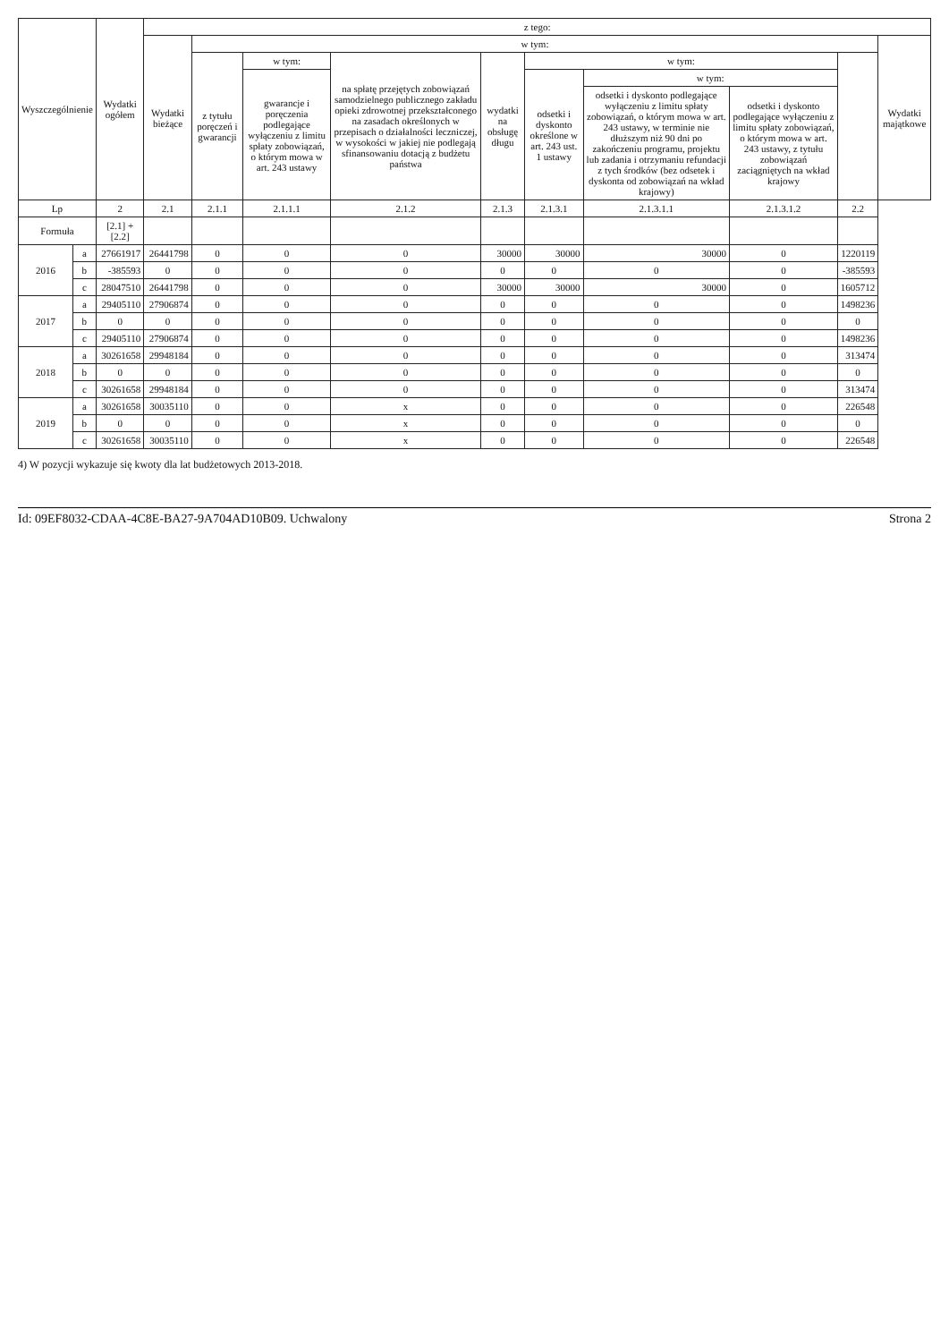| Wyszczególnienie | | Wydatki ogółem | z tego: | | | | | | | | | |
| --- | --- | --- | --- | --- | --- | --- | --- | --- | --- | --- | --- | --- |
| | | | Wydatki bieżące | w tym: | | | | | | | | Wydatki majątkowe |
| | | | | z tytułu poręczeń i gwarancji | w tym: | na spłatę przejętych zobowiązań samodzielnego publicznego zakładu opieki zdrowotnej przekształconego na zasadach określonych w przepisach o działalności leczniczej, w wysokości w jakiej nie podlegają sfinansowaniu dotacją z budżetu państwa | wydatki na obsługę długu | w tym: | | | | |
| | | | | | gwarancje i poręczenia podlegające wyłączeniu z limitu spłaty zobowiązań, o którym mowa w art. 243 ustawy | | | odsetki i dyskonto określone w art. 243 ust. 1 ustawy | w tym: | | | |
| | | | | | | | | | odsetki i dyskonto podlegające wyłączeniu z limitu spłaty zobowiązań, o którym mowa w art. 243 ustawy, w terminie nie dłuższym niż 90 dni po zakończeniu programu, projektu lub zadania i otrzymaniu refundacji z tych środków (bez odsetek i dyskonta od zobowiązań na wkład krajowy) | odsetki i dyskonto podlegające wyłączeniu z limitu spłaty zobowiązań, o którym mowa w art. 243 ustawy, z tytułu zobowiązań zaciągniętych na wkład krajowy | | |
| Lp | | 2 | 2.1 | 2.1.1 | 2.1.1.1 | 2.1.2 | 2.1.3 | 2.1.3.1 | 2.1.3.1.1 | 2.1.3.1.2 | 2.2 | |
| Formuła | | [2.1] + [2.2] | | | | | | | | | | |
| 2016 | a | 27661917 | 26441798 | 0 | 0 | 0 | 30000 | 30000 | 30000 | 0 | 1220119 | |
| | b | -385593 | 0 | 0 | 0 | 0 | 0 | 0 | 0 | 0 | -385593 | |
| | c | 28047510 | 26441798 | 0 | 0 | 0 | 30000 | 30000 | 30000 | 0 | 1605712 | |
| 2017 | a | 29405110 | 27906874 | 0 | 0 | 0 | 0 | 0 | 0 | 0 | 1498236 | |
| | b | 0 | 0 | 0 | 0 | 0 | 0 | 0 | 0 | 0 | 0 | |
| | c | 29405110 | 27906874 | 0 | 0 | 0 | 0 | 0 | 0 | 0 | 1498236 | |
| 2018 | a | 30261658 | 29948184 | 0 | 0 | 0 | 0 | 0 | 0 | 0 | 313474 | |
| | b | 0 | 0 | 0 | 0 | 0 | 0 | 0 | 0 | 0 | 0 | |
| | c | 30261658 | 29948184 | 0 | 0 | 0 | 0 | 0 | 0 | 0 | 313474 | |
| 2019 | a | 30261658 | 30035110 | 0 | 0 | x | 0 | 0 | 0 | 0 | 226548 | |
| | b | 0 | 0 | 0 | 0 | x | 0 | 0 | 0 | 0 | 0 | |
| | c | 30261658 | 30035110 | 0 | 0 | x | 0 | 0 | 0 | 0 | 226548 | |
4) W pozycji wykazuje się kwoty dla lat budżetowych 2013-2018.
Id: 09EF8032-CDAA-4C8E-BA27-9A704AD10B09. Uchwalony Strona 2